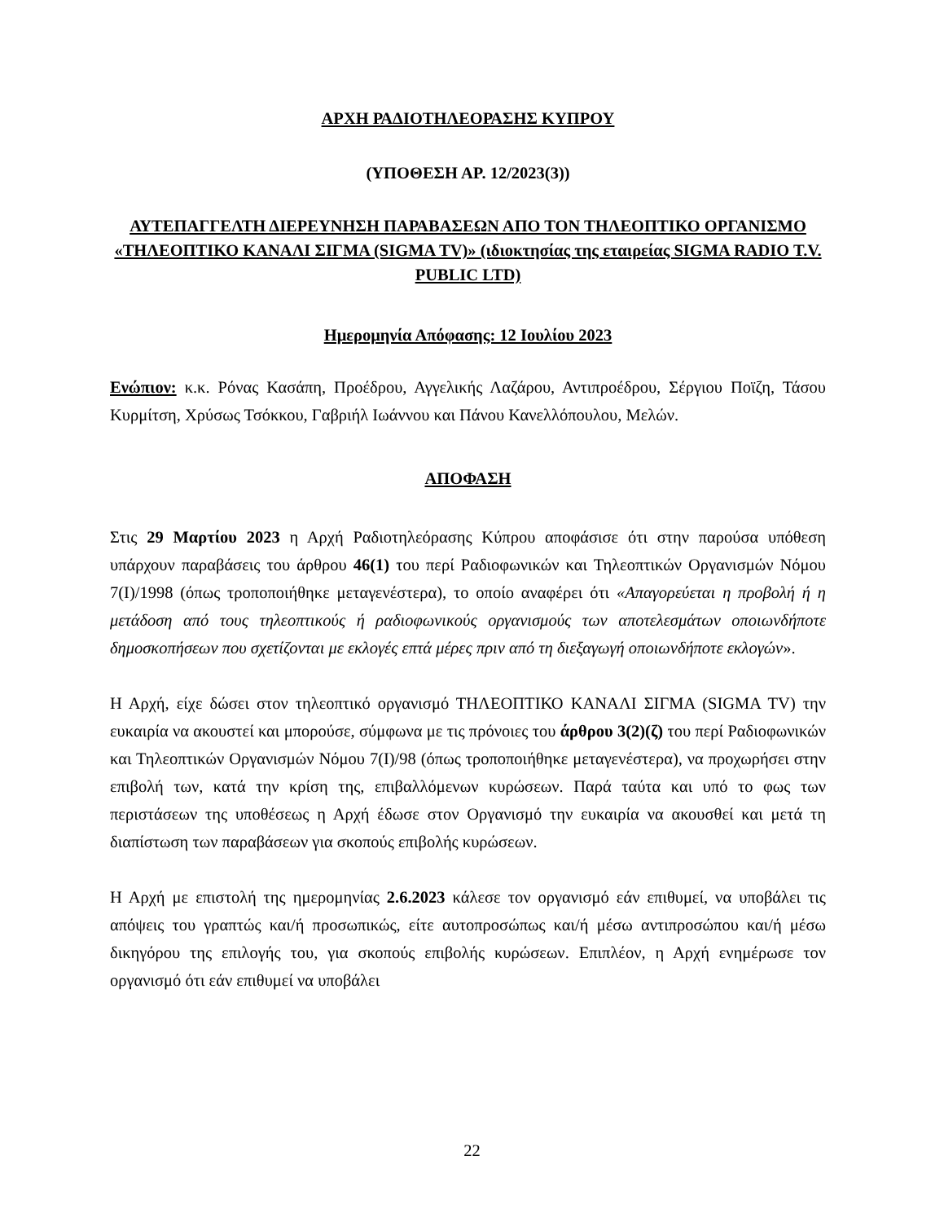ΑΡΧΗ ΡΑΔΙΟΤΗΛΕΟΡΑΣΗΣ ΚΥΠΡΟΥ
(ΥΠΟΘΕΣΗ ΑΡ. 12/2023(3))
ΑΥΤΕΠΑΓΓΕΛΤΗ ΔΙΕΡΕΥΝΗΣΗ ΠΑΡΑΒΑΣΕΩΝ ΑΠΟ ΤΟΝ ΤΗΛΕΟΠΤΙΚΟ ΟΡΓΑΝΙΣΜΟ «ΤΗΛΕΟΠΤΙΚΟ ΚΑΝΑΛΙ ΣΙΓΜΑ (SIGMA TV)» (ιδιοκτησίας της εταιρείας SIGMA RADIO T.V. PUBLIC LTD)
Ημερομηνία Απόφασης: 12 Ιουλίου 2023
Ενώπιον: κ.κ. Ρόνας Κασάπη, Προέδρου, Αγγελικής Λαζάρου, Αντιπροέδρου, Σέργιου Ποϊζη, Τάσου Κυρμίτση, Χρύσως Τσόκκου, Γαβριήλ Ιωάννου και Πάνου Κανελλόπουλου, Μελών.
ΑΠΟΦΑΣΗ
Στις 29 Μαρτίου 2023 η Αρχή Ραδιοτηλεόρασης Κύπρου αποφάσισε ότι στην παρούσα υπόθεση υπάρχουν παραβάσεις του άρθρου 46(1) του περί Ραδιοφωνικών και Τηλεοπτικών Οργανισμών Νόμου 7(Ι)/1998 (όπως τροποποιήθηκε μεταγενέστερα), το οποίο αναφέρει ότι «Απαγορεύεται η προβολή ή η μετάδοση από τους τηλεοπτικούς ή ραδιοφωνικούς οργανισμούς των αποτελεσμάτων οποιωνδήποτε δημοσκοπήσεων που σχετίζονται με εκλογές επτά μέρες πριν από τη διεξαγωγή οποιωνδήποτε εκλογών».
Η Αρχή, είχε δώσει στον τηλεοπτικό οργανισμό ΤΗΛΕΟΠΤΙΚΟ ΚΑΝΑΛΙ ΣΙΓΜΑ (SIGMA TV) την ευκαιρία να ακουστεί και μπορούσε, σύμφωνα με τις πρόνοιες του άρθρου 3(2)(ζ) του περί Ραδιοφωνικών και Τηλεοπτικών Οργανισμών Νόμου 7(Ι)/98 (όπως τροποποιήθηκε μεταγενέστερα), να προχωρήσει στην επιβολή των, κατά την κρίση της, επιβαλλόμενων κυρώσεων. Παρά ταύτα και υπό το φως των περιστάσεων της υποθέσεως η Αρχή έδωσε στον Οργανισμό την ευκαιρία να ακουσθεί και μετά τη διαπίστωση των παραβάσεων για σκοπούς επιβολής κυρώσεων.
Η Αρχή με επιστολή της ημερομηνίας 2.6.2023 κάλεσε τον οργανισμό εάν επιθυμεί, να υποβάλει τις απόψεις του γραπτώς και/ή προσωπικώς, είτε αυτοπροσώπως και/ή μέσω αντιπροσώπου και/ή μέσω δικηγόρου της επιλογής του, για σκοπούς επιβολής κυρώσεων. Επιπλέον, η Αρχή ενημέρωσε τον οργανισμό ότι εάν επιθυμεί να υποβάλει
22